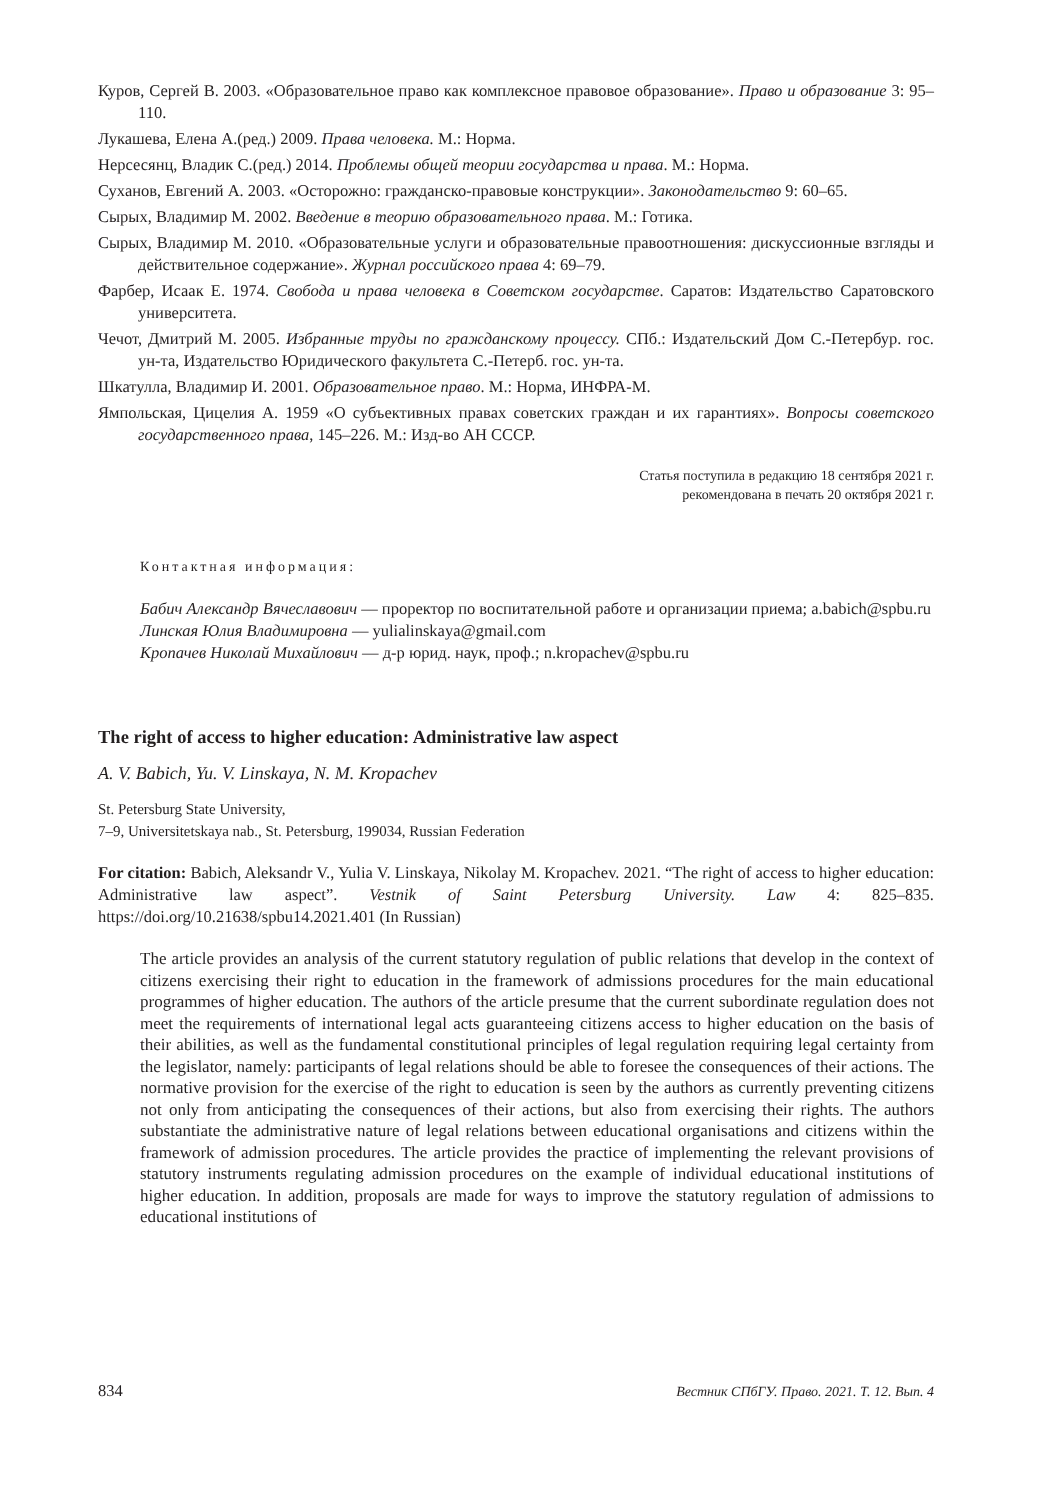Куров, Сергей В. 2003. «Образовательное право как комплексное правовое образование». Право и образование 3: 95–110.
Лукашева, Елена А.(ред.) 2009. Права человека. М.: Норма.
Нерсесянц, Владик С.(ред.) 2014. Проблемы общей теории государства и права. М.: Норма.
Суханов, Евгений А. 2003. «Осторожно: гражданско-правовые конструкции». Законодательство 9: 60–65.
Сырых, Владимир М. 2002. Введение в теорию образовательного права. М.: Готика.
Сырых, Владимир М. 2010. «Образовательные услуги и образовательные правоотношения: дискуссионные взгляды и действительное содержание». Журнал российского права 4: 69–79.
Фарбер, Исаак Е. 1974. Свобода и права человека в Советском государстве. Саратов: Издательство Саратовского университета.
Чечот, Дмитрий М. 2005. Избранные труды по гражданскому процессу. СПб.: Издательский Дом С.-Петербур. гос. ун-та, Издательство Юридического факультета С.-Петерб. гос. ун-та.
Шкатулла, Владимир И. 2001. Образовательное право. М.: Норма, ИНФРА-М.
Ямпольская, Цицелия А. 1959 «О субъективных правах советских граждан и их гарантиях». Вопросы советского государственного права, 145–226. М.: Изд-во АН СССР.
Статья поступила в редакцию 18 сентября 2021 г.
рекомендована в печать 20 октября 2021 г.
Контактная информация:
Бабич Александр Вячеславович — проректор по воспитательной работе и организации приема; a.babich@spbu.ru
Линская Юлия Владимировна — yulialinskaya@gmail.com
Кропачев Николай Михайлович — д-р юрид. наук, проф.; n.kropachev@spbu.ru
The right of access to higher education: Administrative law aspect
A. V. Babich, Yu. V. Linskaya, N. M. Kropachev
St. Petersburg State University,
7–9, Universitetskaya nab., St. Petersburg, 199034, Russian Federation
For citation: Babich, Aleksandr V., Yulia V. Linskaya, Nikolay M. Kropachev. 2021. “The right of access to higher education: Administrative law aspect”. Vestnik of Saint Petersburg University. Law 4: 825–835. https://doi.org/10.21638/spbu14.2021.401 (In Russian)
The article provides an analysis of the current statutory regulation of public relations that develop in the context of citizens exercising their right to education in the framework of admissions procedures for the main educational programmes of higher education. The authors of the article presume that the current subordinate regulation does not meet the requirements of international legal acts guaranteeing citizens access to higher education on the basis of their abilities, as well as the fundamental constitutional principles of legal regulation requiring legal certainty from the legislator, namely: participants of legal relations should be able to foresee the consequences of their actions. The normative provision for the exercise of the right to education is seen by the authors as currently preventing citizens not only from anticipating the consequences of their actions, but also from exercising their rights. The authors substantiate the administrative nature of legal relations between educational organisations and citizens within the framework of admission procedures. The article provides the practice of implementing the relevant provisions of statutory instruments regulating admission procedures on the example of individual educational institutions of higher education. In addition, proposals are made for ways to improve the statutory regulation of admissions to educational institutions of
834 Вестник СПбГУ. Право. 2021. Т. 12. Вып. 4